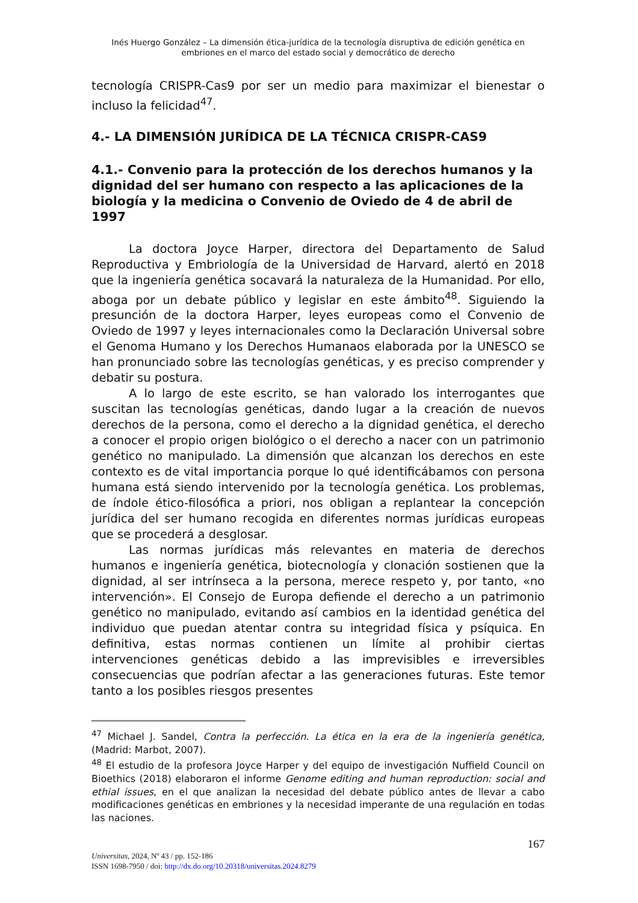Inés Huergo González – La dimensión ética-jurídica de la tecnología disruptiva de edición genética en embriones en el marco del estado social y democrático de derecho
tecnología CRISPR-Cas9 por ser un medio para maximizar el bienestar o incluso la felicidad<sup>47</sup>.
4.- LA DIMENSIÓN JURÍDICA DE LA TÉCNICA CRISPR-CAS9
4.1.- Convenio para la protección de los derechos humanos y la dignidad del ser humano con respecto a las aplicaciones de la biología y la medicina o Convenio de Oviedo de 4 de abril de 1997
La doctora Joyce Harper, directora del Departamento de Salud Reproductiva y Embriología de la Universidad de Harvard, alertó en 2018 que la ingeniería genética socavará la naturaleza de la Humanidad. Por ello, aboga por un debate público y legislar en este ámbito<sup>48</sup>. Siguiendo la presunción de la doctora Harper, leyes europeas como el Convenio de Oviedo de 1997 y leyes internacionales como la Declaración Universal sobre el Genoma Humano y los Derechos Humanaos elaborada por la UNESCO se han pronunciado sobre las tecnologías genéticas, y es preciso comprender y debatir su postura.
A lo largo de este escrito, se han valorado los interrogantes que suscitan las tecnologías genéticas, dando lugar a la creación de nuevos derechos de la persona, como el derecho a la dignidad genética, el derecho a conocer el propio origen biológico o el derecho a nacer con un patrimonio genético no manipulado. La dimensión que alcanzan los derechos en este contexto es de vital importancia porque lo qué identificábamos con persona humana está siendo intervenido por la tecnología genética. Los problemas, de índole ético-filosófica a priori, nos obligan a replantear la concepción jurídica del ser humano recogida en diferentes normas jurídicas europeas que se procederá a desglosar.
Las normas jurídicas más relevantes en materia de derechos humanos e ingeniería genética, biotecnología y clonación sostienen que la dignidad, al ser intrínseca a la persona, merece respeto y, por tanto, «no intervención». El Consejo de Europa defiende el derecho a un patrimonio genético no manipulado, evitando así cambios en la identidad genética del individuo que puedan atentar contra su integridad física y psíquica. En definitiva, estas normas contienen un límite al prohibir ciertas intervenciones genéticas debido a las imprevisibles e irreversibles consecuencias que podrían afectar a las generaciones futuras. Este temor tanto a los posibles riesgos presentes
<sup>47</sup> Michael J. Sandel, Contra la perfección. La ética en la era de la ingeniería genética, (Madrid: Marbot, 2007).
<sup>48</sup> El estudio de la profesora Joyce Harper y del equipo de investigación Nuffield Council on Bioethics (2018) elaboraron el informe Genome editing and human reproduction: social and ethial issues, en el que analizan la necesidad del debate público antes de llevar a cabo modificaciones genéticas en embriones y la necesidad imperante de una regulación en todas las naciones.
167
Universitas, 2024, Nº 43 / pp. 152-186
ISSN 1698-7950 / doi: http://dx.do.org/10.20318/universitas.2024.8279